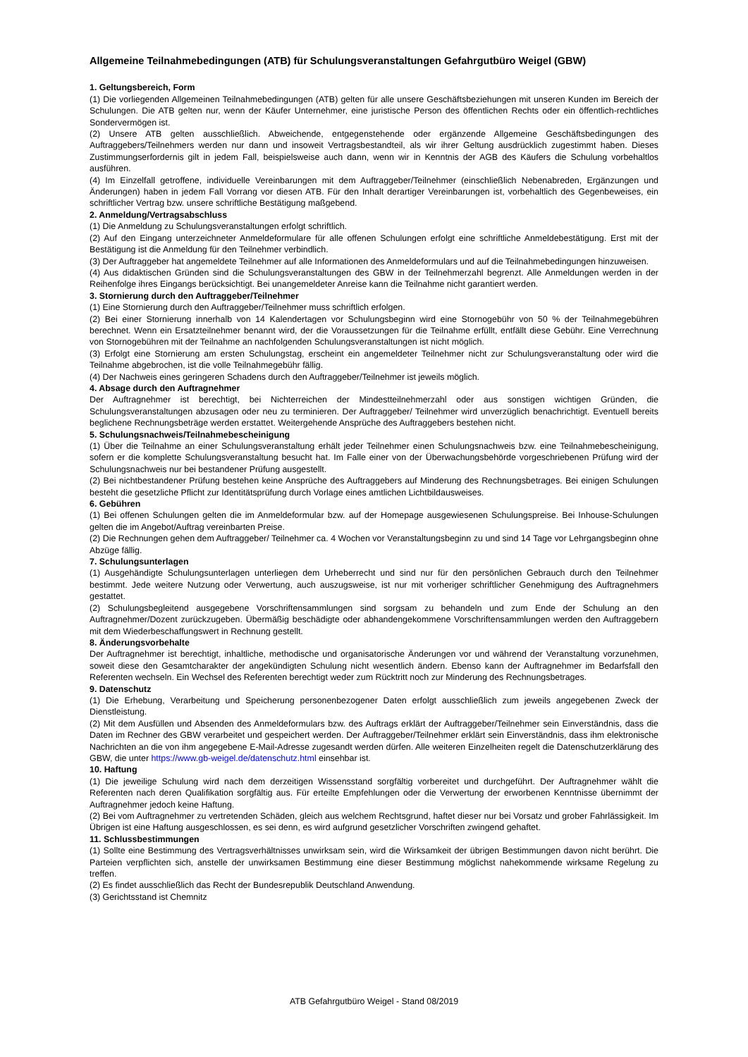Allgemeine Teilnahmebedingungen (ATB) für Schulungsveranstaltungen Gefahrgutbüro Weigel (GBW)
1. Geltungsbereich, Form
(1) Die vorliegenden Allgemeinen Teilnahmebedingungen (ATB) gelten für alle unsere Geschäftsbeziehungen mit unseren Kunden im Bereich der Schulungen. Die ATB gelten nur, wenn der Käufer Unternehmer, eine juristische Person des öffentlichen Rechts oder ein öffentlich-rechtliches Sondervermögen ist.
(2) Unsere ATB gelten ausschließlich. Abweichende, entgegenstehende oder ergänzende Allgemeine Geschäftsbedingungen des Auftraggebers/Teilnehmers werden nur dann und insoweit Vertragsbestandteil, als wir ihrer Geltung ausdrücklich zugestimmt haben. Dieses Zustimmungserfordernis gilt in jedem Fall, beispielsweise auch dann, wenn wir in Kenntnis der AGB des Käufers die Schulung vorbehaltlos ausführen.
(4) Im Einzelfall getroffene, individuelle Vereinbarungen mit dem Auftraggeber/Teilnehmer (einschließlich Nebenabreden, Ergänzungen und Änderungen) haben in jedem Fall Vorrang vor diesen ATB. Für den Inhalt derartiger Vereinbarungen ist, vorbehaltlich des Gegenbeweises, ein schriftlicher Vertrag bzw. unsere schriftliche Bestätigung maßgebend.
2. Anmeldung/Vertragsabschluss
(1) Die Anmeldung zu Schulungsveranstaltungen erfolgt schriftlich.
(2) Auf den Eingang unterzeichneter Anmeldeformulare für alle offenen Schulungen erfolgt eine schriftliche Anmeldebestätigung. Erst mit der Bestätigung ist die Anmeldung für den Teilnehmer verbindlich.
(3) Der Auftraggeber hat angemeldete Teilnehmer auf alle Informationen des Anmeldeformulars und auf die Teilnahme­bedingungen hinzuweisen.
(4) Aus didaktischen Gründen sind die Schulungsveranstaltungen des GBW in der Teilnehmerzahl begrenzt. Alle Anmeldungen werden in der Reihenfolge ihres Eingangs berücksichtigt. Bei unangemeldeter Anreise kann die Teilnahme nicht garantiert werden.
3. Stornierung durch den Auftraggeber/Teilnehmer
(1) Eine Stornierung durch den Auftraggeber/Teilnehmer muss schriftlich erfolgen.
(2) Bei einer Stornierung innerhalb von 14 Kalendertagen vor Schulungsbeginn wird eine Stornogebühr von 50 % der Teilnahmegebühren berechnet. Wenn ein Ersatzteilnehmer benannt wird, der die Voraussetzungen für die Teilnahme erfüllt, entfällt diese Gebühr. Eine Verrechnung von Stornogebühren mit der Teilnahme an nachfolgenden Schulungsveranstaltungen ist nicht möglich.
(3) Erfolgt eine Stornierung am ersten Schulungstag, erscheint ein angemeldeter Teilnehmer nicht zur Schulungsveranstaltung oder wird die Teilnahme abgebrochen, ist die volle Teilnahmegebühr fällig.
(4) Der Nachweis eines geringeren Schadens durch den Auftraggeber/Teilnehmer ist jeweils möglich.
4. Absage durch den Auftragnehmer
Der Auftragnehmer ist berechtigt, bei Nichterreichen der Mindestteilnehmerzahl oder aus sonstigen wichtigen Gründen, die Schulungsveranstaltungen abzusagen oder neu zu terminieren. Der Auftraggeber/ Teilnehmer wird unverzüglich benachrichtigt. Eventuell bereits beglichene Rechnungsbeträge werden erstattet. Weitergehende Ansprüche des Auftraggebers bestehen nicht.
5. Schulungsnachweis/Teilnahmebescheinigung
(1) Über die Teilnahme an einer Schulungsveranstaltung erhält jeder Teilnehmer einen Schulungsnachweis bzw. eine Teilnahmebescheinigung, sofern er die komplette Schulungsveranstaltung besucht hat. Im Falle einer von der Überwachungsbehörde vorgeschriebenen Prüfung wird der Schulungsnachweis nur bei bestandener Prüfung ausgestellt.
(2) Bei nichtbestandener Prüfung bestehen keine Ansprüche des Auftraggebers auf Minderung des Rechnungsbetrages. Bei einigen Schulungen besteht die gesetzliche Pflicht zur Identitätsprüfung durch Vorlage eines amtlichen Lichtbildausweises.
6. Gebühren
(1) Bei offenen Schulungen gelten die im Anmeldeformular bzw. auf der Homepage ausgewiesenen Schulungspreise. Bei Inhouse-Schulungen gelten die im Angebot/Auftrag vereinbarten Preise.
(2) Die Rechnungen gehen dem Auftraggeber/ Teilnehmer ca. 4 Wochen vor Veranstaltungsbeginn zu und sind 14 Tage vor Lehrgangsbeginn ohne Abzüge fällig.
7. Schulungsunterlagen
(1) Ausgehändigte Schulungsunterlagen unterliegen dem Urheberrecht und sind nur für den persönlichen Gebrauch durch den Teilnehmer bestimmt. Jede weitere Nutzung oder Verwertung, auch auszugsweise, ist nur mit vorheriger schriftlicher Genehmigung des Auftragnehmers gestattet.
(2) Schulungsbegleitend ausgegebene Vorschriftensammlungen sind sorgsam zu behandeln und zum Ende der Schulung an den Auftragnehmer/Dozent zurückzugeben. Übermäßig beschädigte oder abhandengekommene Vorschriftensammlungen werden den Auftraggebern mit dem Wiederbeschaffungswert in Rechnung gestellt.
8. Änderungsvorbehalte
Der Auftragnehmer ist berechtigt, inhaltliche, methodische und organisatorische Änderungen vor und während der Veranstaltung vorzunehmen, soweit diese den Gesamtcharakter der angekündigten Schulung nicht wesentlich ändern. Ebenso kann der Auftragnehmer im Bedarfsfall den Referenten wechseln. Ein Wechsel des Referenten berechtigt weder zum Rücktritt noch zur Minderung des Rechnungsbetrages.
9. Datenschutz
(1) Die Erhebung, Verarbeitung und Speicherung personenbezogener Daten erfolgt ausschließlich zum jeweils angegebenen Zweck der Dienstleistung.
(2) Mit dem Ausfüllen und Absenden des Anmeldeformulars bzw. des Auftrags erklärt der Auftraggeber/Teilnehmer sein Einverständnis, dass die Daten im Rechner des GBW verarbeitet und gespeichert werden. Der Auftraggeber/Teilnehmer erklärt sein Einverständnis, dass ihm elektronische Nachrichten an die von ihm angegebene E-Mail-Adresse zugesandt werden dürfen. Alle weiteren Einzelheiten regelt die Datenschutzerklärung des GBW, die unter https://www.gb-weigel.de/datenschutz.html einsehbar ist.
10. Haftung
(1) Die jeweilige Schulung wird nach dem derzeitigen Wissensstand sorgfältig vorbereitet und durchgeführt. Der Auftragnehmer wählt die Referenten nach deren Qualifikation sorgfältig aus. Für erteilte Empfehlungen oder die Verwertung der erworbenen Kenntnisse übernimmt der Auftragnehmer jedoch keine Haftung.
(2) Bei vom Auftragnehmer zu vertretenden Schäden, gleich aus welchem Rechtsgrund, haftet dieser nur bei Vorsatz und grober Fahrlässigkeit. Im Übrigen ist eine Haftung ausgeschlossen, es sei denn, es wird aufgrund gesetzlicher Vorschriften zwingend gehaftet.
11. Schlussbestimmungen
(1) Sollte eine Bestimmung des Vertragsverhältnisses unwirksam sein, wird die Wirksamkeit der übrigen Bestimmungen davon nicht berührt. Die Parteien verpflichten sich, anstelle der unwirksamen Bestimmung eine dieser Bestimmung möglichst nahekommende wirksame Regelung zu treffen.
(2) Es findet ausschließlich das Recht der Bundesrepublik Deutschland Anwendung.
(3) Gerichtsstand ist Chemnitz
ATB Gefahrgutbüro Weigel - Stand 08/2019